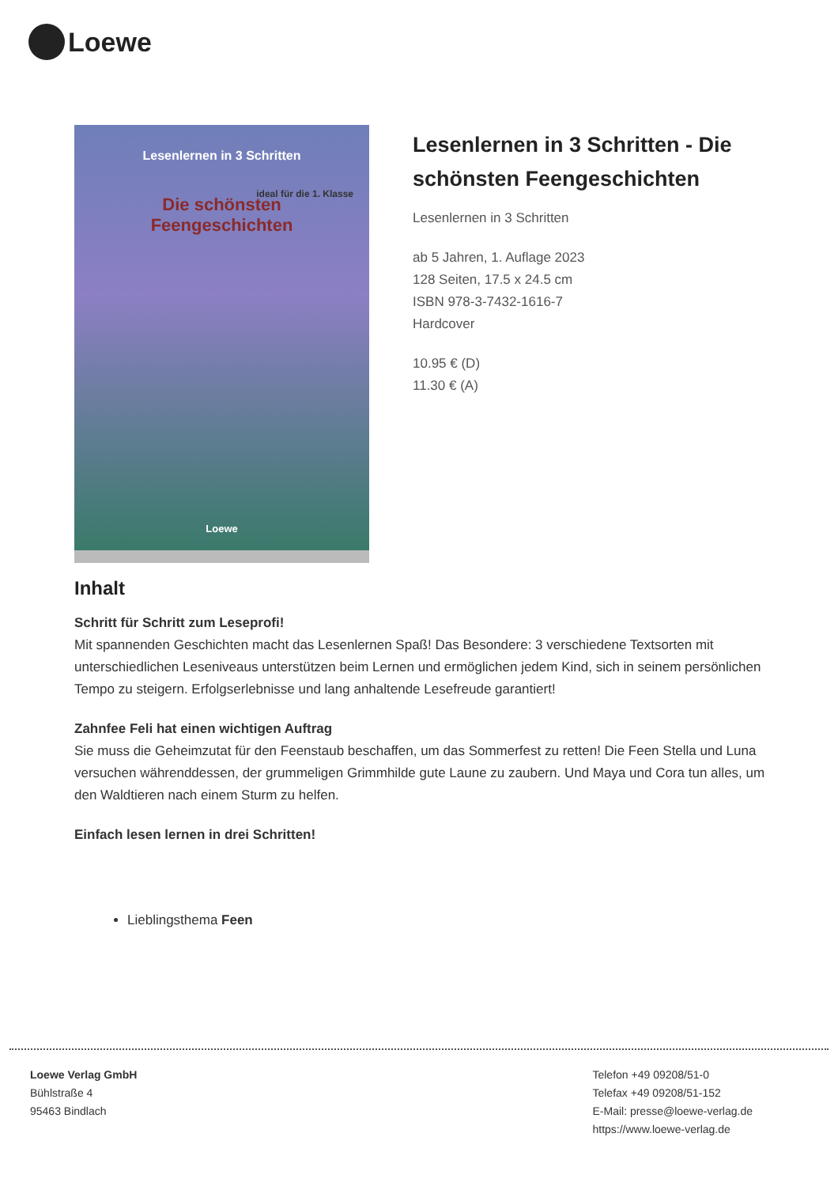Loewe
Lesenlernen in 3 Schritten
Die schönsten
Feengeschichten
ideal für die 1. Klasse
Loewe
Lesenlernen in 3 Schritten - Die schönsten Feengeschichten
Lesenlernen in 3 Schritten
ab 5 Jahren, 1. Auflage 2023
128 Seiten, 17.5 x 24.5 cm
ISBN 978-3-7432-1616-7
Hardcover
10.95 € (D)
11.30 € (A)
Inhalt
Schritt für Schritt zum Leseprofi!
Mit spannenden Geschichten macht das Lesenlernen Spaß! Das Besondere: 3 verschiedene Textsorten mit unterschiedlichen Leseniveaus unterstützen beim Lernen und ermöglichen jedem Kind, sich in seinem persönlichen Tempo zu steigern. Erfolgserlebnisse und lang anhaltende Lesefreude garantiert!
Zahnfee Feli hat einen wichtigen Auftrag
Sie muss die Geheimzutat für den Feenstaub beschaffen, um das Sommerfest zu retten! Die Feen Stella und Luna versuchen währenddessen, der grummeligen Grimmhilde gute Laune zu zaubern. Und Maya und Cora tun alles, um den Waldtieren nach einem Sturm zu helfen.
Einfach lesen lernen in drei Schritten!
Lieblingsthema Feen
Loewe Verlag GmbH
Bühlstraße 4
95463 Bindlach
Telefon +49 09208/51-0
Telefax +49 09208/51-152
E-Mail: presse@loewe-verlag.de
https://www.loewe-verlag.de